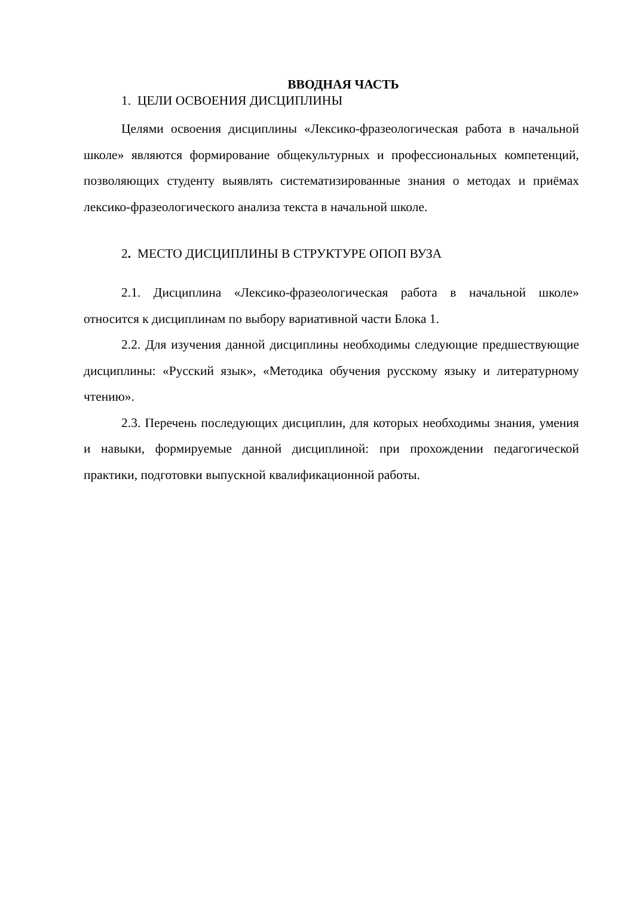ВВОДНАЯ ЧАСТЬ
1. ЦЕЛИ ОСВОЕНИЯ ДИСЦИПЛИНЫ
Целями освоения дисциплины «Лексико-фразеологическая работа в начальной школе» являются формирование общекультурных и профессиональных компетенций, позволяющих студенту выявлять систематизированные знания о методах и приёмах лексико-фразеологического анализа текста в начальной школе.
2. МЕСТО ДИСЦИПЛИНЫ В СТРУКТУРЕ ОПОП ВУЗА
2.1. Дисциплина «Лексико-фразеологическая работа в начальной школе» относится к дисциплинам по выбору вариативной части Блока 1.
2.2. Для изучения данной дисциплины необходимы следующие предшествующие дисциплины: «Русский язык», «Методика обучения русскому языку и литературному чтению».
2.3. Перечень последующих дисциплин, для которых необходимы знания, умения и навыки, формируемые данной дисциплиной: при прохождении педагогической практики, подготовки выпускной квалификационной работы.